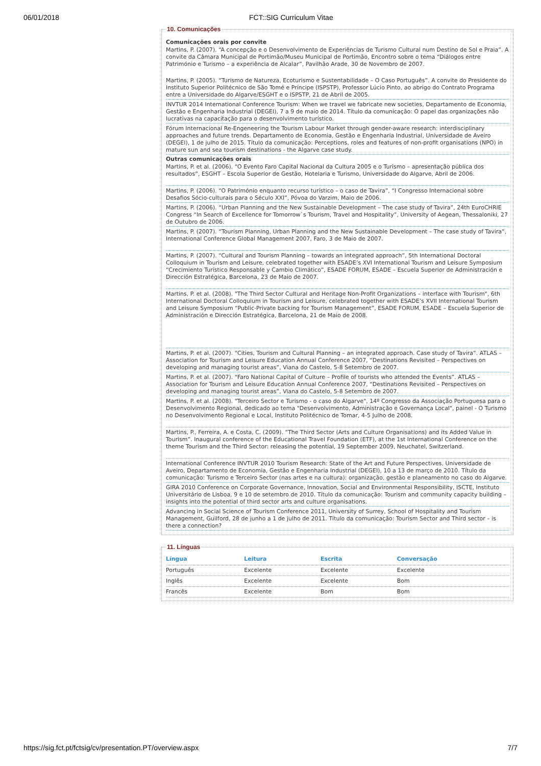06/01/2018 FCT::SIG Curriculum Vitae
10. Comunicações
Comunicações orais por convite
Martins, P. (2007). “A concepção e o Desenvolvimento de Experiências de Turismo Cultural num Destino de Sol e Praia”. A convite da Câmara Municipal de Portimão/Museu Municipal de Portimão, Encontro sobre o tema “Diálogos entre Património e Turismo – a experiência de Alcalar”, Pavilhão Arade, 30 de Novembro de 2007.
Martins, P. (2005). “Turismo de Natureza, Ecoturismo e Sustentabilidade – O Caso Português”. A convite do Presidente do Instituto Superior Politécnico de São Tomé e Príncipe (ISPSTP), Professor Lúcio Pinto, ao abrigo do Contrato Programa entre a Universidade do Algarve/ESGHT e o ISPSTP, 21 de Abril de 2005.
INVTUR 2014 International Conference Tourism: When we travel we fabricate new societies, Departamento de Economia, Gestão e Engenharia Industrial (DEGEI), 7 a 9 de maio de 2014. Título da comunicação: O papel das organizações não lucrativas na capacitação para o desenvolvimento turístico.
Fórum Internacional Re-Engeneering the Tourism Labour Market through gender-aware research: interdisciplinary approaches and future trends. Departamento de Economia, Gestão e Engenharia Industrial, Universidade de Aveiro (DEGEI), 1 de julho de 2015. Título da comunicação: Perceptions, roles and features of non-profit organisations (NPO) in mature sun and sea tourism destinations - the Algarve case study.
Outras comunicações orais
Martins, P. et al. (2006). “O Evento Faro Capital Nacional da Cultura 2005 e o Turismo – apresentação pública dos resultados”, ESGHT – Escola Superior de Gestão, Hotelaria e Turismo, Universidade do Algarve, Abril de 2006.
Martins, P. (2006). “O Património enquanto recurso turístico – o caso de Tavira”, “I Congresso Internacional sobre Desafios Sócio-culturais para o Século XXI”, Póvoa do Varzim, Maio de 2006.
Martins, P. (2006). “Urban Planning and the New Sustainable Development – The case study of Tavira”, 24th EuroCHRIE Congress “In Search of Excellence for Tomorrow`s Tourism, Travel and Hospitality”, University of Aegean, Thessaloniki, 27 de Outubro de 2006.
Martins, P. (2007). “Tourism Planning, Urban Planning and the New Sustainable Development – The case study of Tavira”, International Conference Global Management 2007, Faro, 3 de Maio de 2007.
Martins, P. (2007). “Cultural and Tourism Planning – towards an integrated approach”, 5th International Doctoral Colloquium in Tourism and Leisure, celebrated together with ESADE’s XVI International Tourism and Leisure Symposium “Crecimiento Turístico Responsable y Cambio Climático”, ESADE FORUM, ESADE – Escuela Superior de Administración e Dirección Estratégica, Barcelona, 23 de Maio de 2007.
Martins, P. et al. (2008). "The Third Sector Cultural and Heritage Non-Profit Organizations – interface with Tourism", 6th International Doctoral Colloquium in Tourism and Leisure, celebrated together with ESADE’s XVII International Tourism and Leisure Symposium “Public-Private backing for Tourism Management”, ESADE FORUM, ESADE – Escuela Superior de Administración e Dirección Estratégica, Barcelona, 21 de Maio de 2008.
Martins, P. et al. (2007). “Cities, Tourism and Cultural Planning – an integrated approach. Case study of Tavira”. ATLAS – Association for Tourism and Leisure Education Annual Conference 2007, “Destinations Revisited – Perspectives on developing and managing tourist areas”, Viana do Castelo, 5-8 Setembro de 2007.
Martins, P. et al. (2007). “Faro National Capital of Culture – Profile of tourists who attended the Events”. ATLAS – Association for Tourism and Leisure Education Annual Conference 2007, “Destinations Revisited – Perspectives on developing and managing tourist areas”, Viana do Castelo, 5-8 Setembro de 2007.
Martins, P. et al. (2008). "Terceiro Sector e Turismo - o caso do Algarve", 14º Congresso da Associação Portuguesa para o Desenvolvimento Regional, dedicado ao tema "Desenvolvimento, Administração e Governança Local", painel - O Turismo no Desenvolvimento Regional e Local, Instituto Politécnico de Tomar, 4-5 Julho de 2008.
Martins, P., Ferreira, A. e Costa, C. (2009). “The Third Sector (Arts and Culture Organisations) and its Added Value in Tourism”. Inaugural conference of the Educational Travel Foundation (ETF), at the 1st International Conference on the theme Tourism and the Third Sector: releasing the potential, 19 September 2009, Neuchatel, Switzerland.
International Conference INVTUR 2010 Tourism Research: State of the Art and Future Perspectives, Universidade de Aveiro, Departamento de Economia, Gestão e Engenharia Industrial (DEGEI), 10 a 13 de março de 2010. Título da comunicação: Turismo e Terceiro Sector (nas artes e na cultura): organização, gestão e planeamento no caso do Algarve.
GIRA 2010 Conference on Corporate Governance, Innovation, Social and Environmental Responsibility, ISCTE, Instituto Universitário de Lisboa, 9 e 10 de setembro de 2010. Título da comunicação: Tourism and community capacity building – insights into the potential of third sector arts and culture organisations.
Advancing in Social Science of Tourism Conference 2011, University of Surrey, School of Hospitality and Tourism Management, Guilford, 28 de junho a 1 de julho de 2011. Título da comunicação: Tourism Sector and Third sector – is there a connection?
11. Línguas
| Língua | Leitura | Escrita | Conversação |
| --- | --- | --- | --- |
| Português | Excelente | Excelente | Excelente |
| Inglês | Excelente | Excelente | Bom |
| Francês | Excelente | Bom | Bom |
https://sig.fct.pt/fctsig/cv/presentation.PT/overview.aspx 7/7